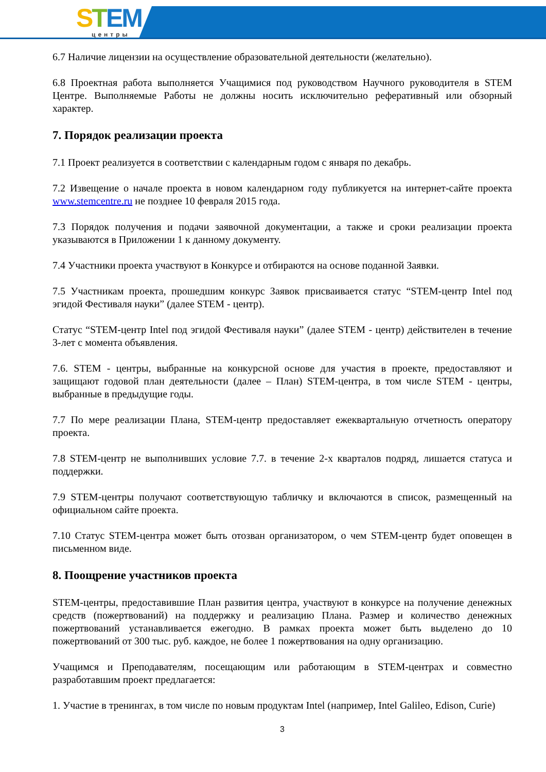STEM
центры
6.7 Наличие лицензии на осуществление образовательной деятельности (желательно).
6.8 Проектная работа выполняется Учащимися под руководством Научного руководителя в STEM Центре. Выполняемые Работы не должны носить исключительно реферативный или обзорный характер.
7. Порядок реализации проекта
7.1 Проект реализуется в соответствии с календарным годом с января по декабрь.
7.2 Извещение о начале проекта в новом календарном году публикуется на интернет-сайте проекта www.stemcentre.ru не позднее 10 февраля 2015 года.
7.3 Порядок получения и подачи заявочной документации, а также и сроки реализации проекта указываются в Приложении 1 к данному документу.
7.4 Участники проекта участвуют в Конкурсе и отбираются на основе поданной Заявки.
7.5 Участникам проекта, прошедшим конкурс Заявок присваивается статус “STEM-центр Intel под эгидой Фестиваля науки” (далее STEM - центр).
Статус “STEM-центр Intel под эгидой Фестиваля науки” (далее STEM - центр) действителен в течение 3-лет с момента объявления.
7.6. STEM - центры, выбранные на конкурсной основе для участия в проекте, предоставляют и защищают годовой план деятельности (далее – План) STEM-центра, в том числе STEM - центры, выбранные в предыдущие годы.
7.7 По мере реализации Плана, STEM-центр предоставляет ежеквартальную отчетность оператору проекта.
7.8 STEM-центр не выполнивших условие 7.7. в течение 2-х кварталов подряд, лишается статуса и поддержки.
7.9 STEM-центры получают соответствующую табличку и включаются в список, размещенный на официальном сайте проекта.
7.10 Статус STEM-центра может быть отозван организатором, о чем STEM-центр будет оповещен в письменном виде.
8. Поощрение участников проекта
STEM-центры, предоставившие План развития центра, участвуют в конкурсе на получение денежных средств (пожертвований) на поддержку и реализацию Плана. Размер и количество денежных пожертвований устанавливается ежегодно. В рамках проекта может быть выделено до 10 пожертвований от 300 тыс. руб. каждое, не более 1 пожертвования на одну организацию.
Учащимся и Преподавателям, посещающим или работающим в STEM-центрах и совместно разработавшим проект предлагается:
1. Участие в тренингах, в том числе по новым продуктам Intel (например, Intel Galileo, Edison, Curie)
3